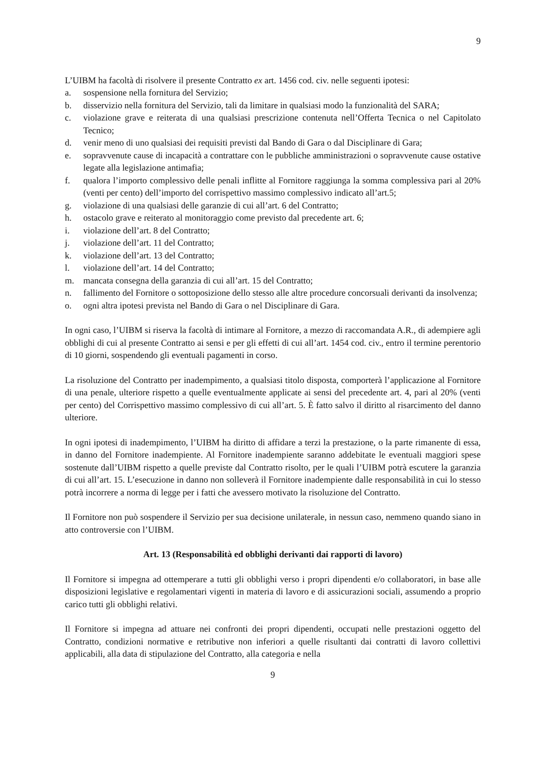9
L’UIBM ha facoltà di risolvere il presente Contratto ex art. 1456 cod. civ. nelle seguenti ipotesi:
a. sospensione nella fornitura del Servizio;
b. disservizio nella fornitura del Servizio, tali da limitare in qualsiasi modo la funzionalità del SARA;
c. violazione grave e reiterata di una qualsiasi prescrizione contenuta nell’Offerta Tecnica o nel Capitolato Tecnico;
d. venir meno di uno qualsiasi dei requisiti previsti dal Bando di Gara o dal Disciplinare di Gara;
e. sopravvenute cause di incapacità a contrattare con le pubbliche amministrazioni o sopravvenute cause ostative legate alla legislazione antimafia;
f. qualora l’importo complessivo delle penali inflitte al Fornitore raggiunga la somma complessiva pari al 20% (venti per cento) dell’importo del corrispettivo massimo complessivo indicato all’art.5;
g. violazione di una qualsiasi delle garanzie di cui all’art. 6 del Contratto;
h. ostacolo grave e reiterato al monitoraggio come previsto dal precedente art. 6;
i. violazione dell’art. 8 del Contratto;
j. violazione dell’art. 11 del Contratto;
k. violazione dell’art. 13 del Contratto;
l. violazione dell’art. 14 del Contratto;
m. mancata consegna della garanzia di cui all’art. 15 del Contratto;
n. fallimento del Fornitore o sottoposizione dello stesso alle altre procedure concorsuali derivanti da insolvenza;
o. ogni altra ipotesi prevista nel Bando di Gara o nel Disciplinare di Gara.
In ogni caso, l’UIBM si riserva la facoltà di intimare al Fornitore, a mezzo di raccomandata A.R., di adempiere agli obblighi di cui al presente Contratto ai sensi e per gli effetti di cui all’art. 1454 cod. civ., entro il termine perentorio di 10 giorni, sospendendo gli eventuali pagamenti in corso.
La risoluzione del Contratto per inadempimento, a qualsiasi titolo disposta, comporterà l’applicazione al Fornitore di una penale, ulteriore rispetto a quelle eventualmente applicate ai sensi del precedente art. 4, pari al 20% (venti per cento) del Corrispettivo massimo complessivo di cui all’art. 5. È fatto salvo il diritto al risarcimento del danno ulteriore.
In ogni ipotesi di inadempimento, l’UIBM ha diritto di affidare a terzi la prestazione, o la parte rimanente di essa, in danno del Fornitore inadempiente. Al Fornitore inadempiente saranno addebitate le eventuali maggiori spese sostenute dall’UIBM rispetto a quelle previste dal Contratto risolto, per le quali l’UIBM potrà escutere la garanzia di cui all’art. 15. L’esecuzione in danno non solleverà il Fornitore inadempiente dalle responsabilità in cui lo stesso potrà incorrere a norma di legge per i fatti che avessero motivato la risoluzione del Contratto.
Il Fornitore non può sospendere il Servizio per sua decisione unilaterale, in nessun caso, nemmeno quando siano in atto controversie con l’UIBM.
Art. 13 (Responsabilità ed obblighi derivanti dai rapporti di lavoro)
Il Fornitore si impegna ad ottemperare a tutti gli obblighi verso i propri dipendenti e/o collaboratori, in base alle disposizioni legislative e regolamentari vigenti in materia di lavoro e di assicurazioni sociali, assumendo a proprio carico tutti gli obblighi relativi.
Il Fornitore si impegna ad attuare nei confronti dei propri dipendenti, occupati nelle prestazioni oggetto del Contratto, condizioni normative e retributive non inferiori a quelle risultanti dai contratti di lavoro collettivi applicabili, alla data di stipulazione del Contratto, alla categoria e nella
9